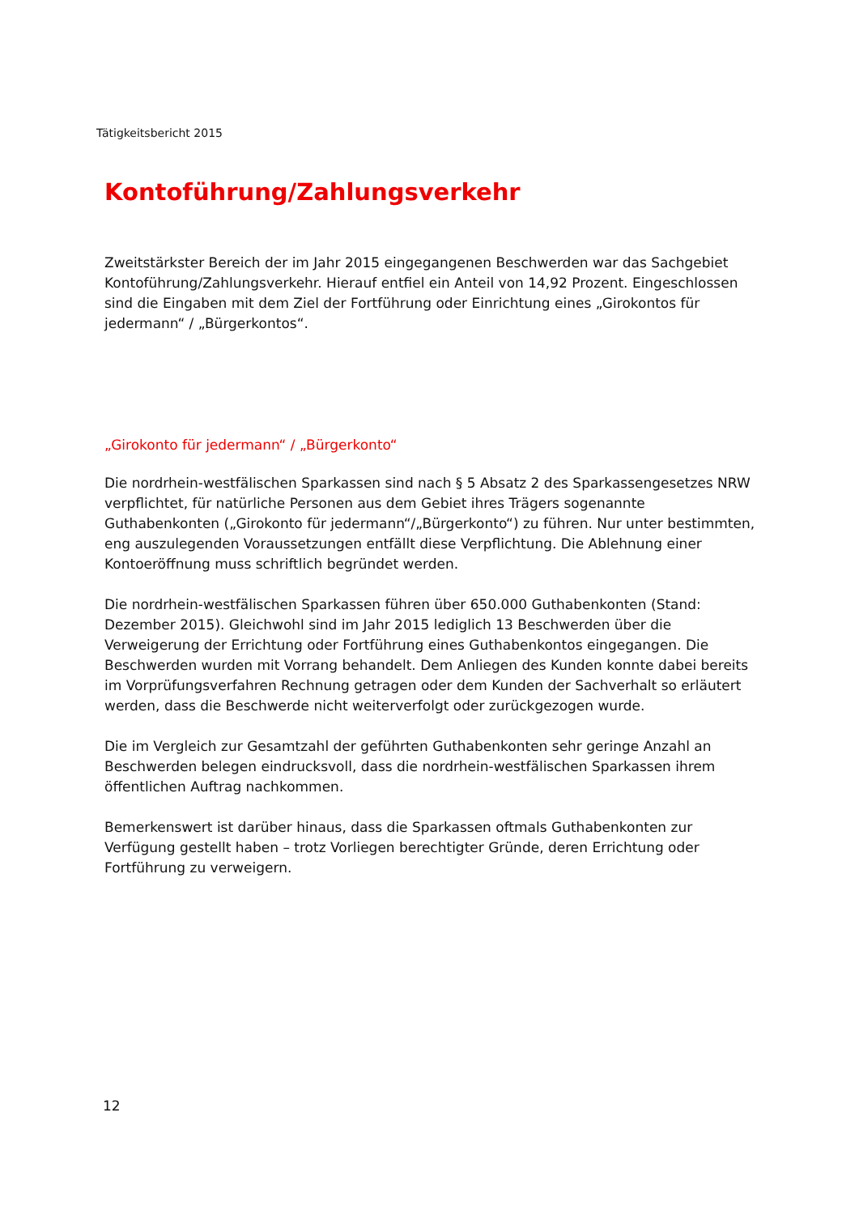Tätigkeitsbericht 2015
Kontoführung/Zahlungsverkehr
Zweitstärkster Bereich der im Jahr 2015 eingegangenen Beschwerden war das Sachgebiet Kontoführung/Zahlungsverkehr. Hierauf entfiel ein Anteil von 14,92 Prozent. Eingeschlossen sind die Eingaben mit dem Ziel der Fortführung oder Einrichtung eines „Girokontos für jedermann“ / „Bürgerkontos“.
„Girokonto für jedermann“ / „Bürgerkonto“
Die nordrhein-westfälischen Sparkassen sind nach § 5 Absatz 2 des Sparkassengesetzes NRW verpflichtet, für natürliche Personen aus dem Gebiet ihres Trägers sogenannte Guthabenkonten („Girokonto für jedermann“/„Bürgerkonto“) zu führen. Nur unter bestimmten, eng auszulegenden Voraussetzungen entfällt diese Verpflichtung. Die Ablehnung einer Kontoeröffnung muss schriftlich begründet werden.
Die nordrhein-westfälischen Sparkassen führen über 650.000 Guthabenkonten (Stand: Dezember 2015). Gleichwohl sind im Jahr 2015 lediglich 13 Beschwerden über die Verweigerung der Errichtung oder Fortführung eines Guthabenkontos eingegangen. Die Beschwerden wurden mit Vorrang behandelt. Dem Anliegen des Kunden konnte dabei bereits im Vorprüfungsverfahren Rechnung getragen oder dem Kunden der Sachverhalt so erläutert werden, dass die Beschwerde nicht weiterverfolgt oder zurückgezogen wurde.
Die im Vergleich zur Gesamtzahl der geführten Guthabenkonten sehr geringe Anzahl an Beschwerden belegen eindrucksvoll, dass die nordrhein-westfälischen Sparkassen ihrem öffentlichen Auftrag nachkommen.
Bemerkenswert ist darüber hinaus, dass die Sparkassen oftmals Guthabenkonten zur Verfügung gestellt haben – trotz Vorliegen berechtigter Gründe, deren Errichtung oder Fortführung zu verweigern.
12